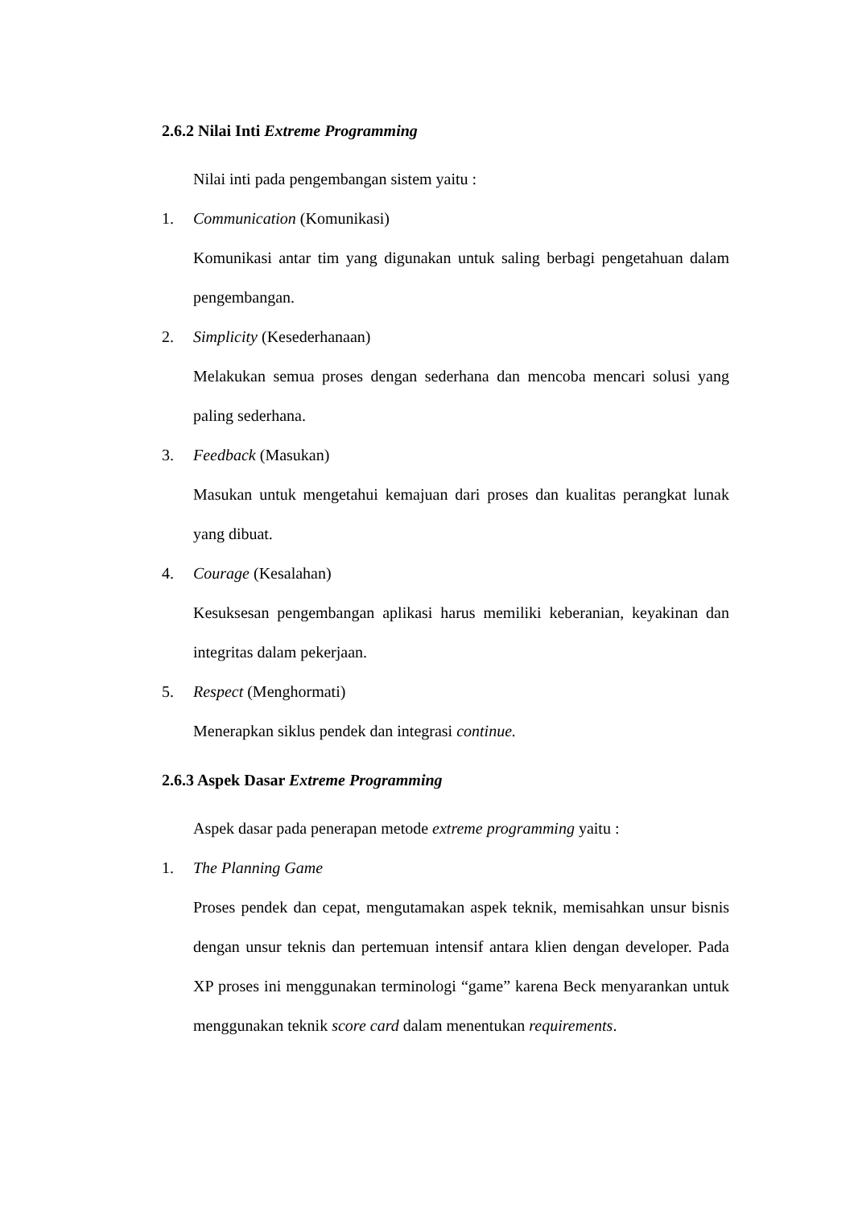2.6.2 Nilai Inti Extreme Programming
Nilai inti pada pengembangan sistem yaitu :
1. Communication (Komunikasi)
Komunikasi antar tim yang digunakan untuk saling berbagi pengetahuan dalam pengembangan.
2. Simplicity (Kesederhanaan)
Melakukan semua proses dengan sederhana dan mencoba mencari solusi yang paling sederhana.
3. Feedback (Masukan)
Masukan untuk mengetahui kemajuan dari proses dan kualitas perangkat lunak yang dibuat.
4. Courage (Kesalahan)
Kesuksesan pengembangan aplikasi harus memiliki keberanian, keyakinan dan integritas dalam pekerjaan.
5. Respect (Menghormati)
Menerapkan siklus pendek dan integrasi continue.
2.6.3 Aspek Dasar Extreme Programming
Aspek dasar pada penerapan metode extreme programming yaitu :
1. The Planning Game
Proses pendek dan cepat, mengutamakan aspek teknik, memisahkan unsur bisnis dengan unsur teknis dan pertemuan intensif antara klien dengan developer. Pada XP proses ini menggunakan terminologi “game” karena Beck menyarankan untuk menggunakan teknik score card dalam menentukan requirements.